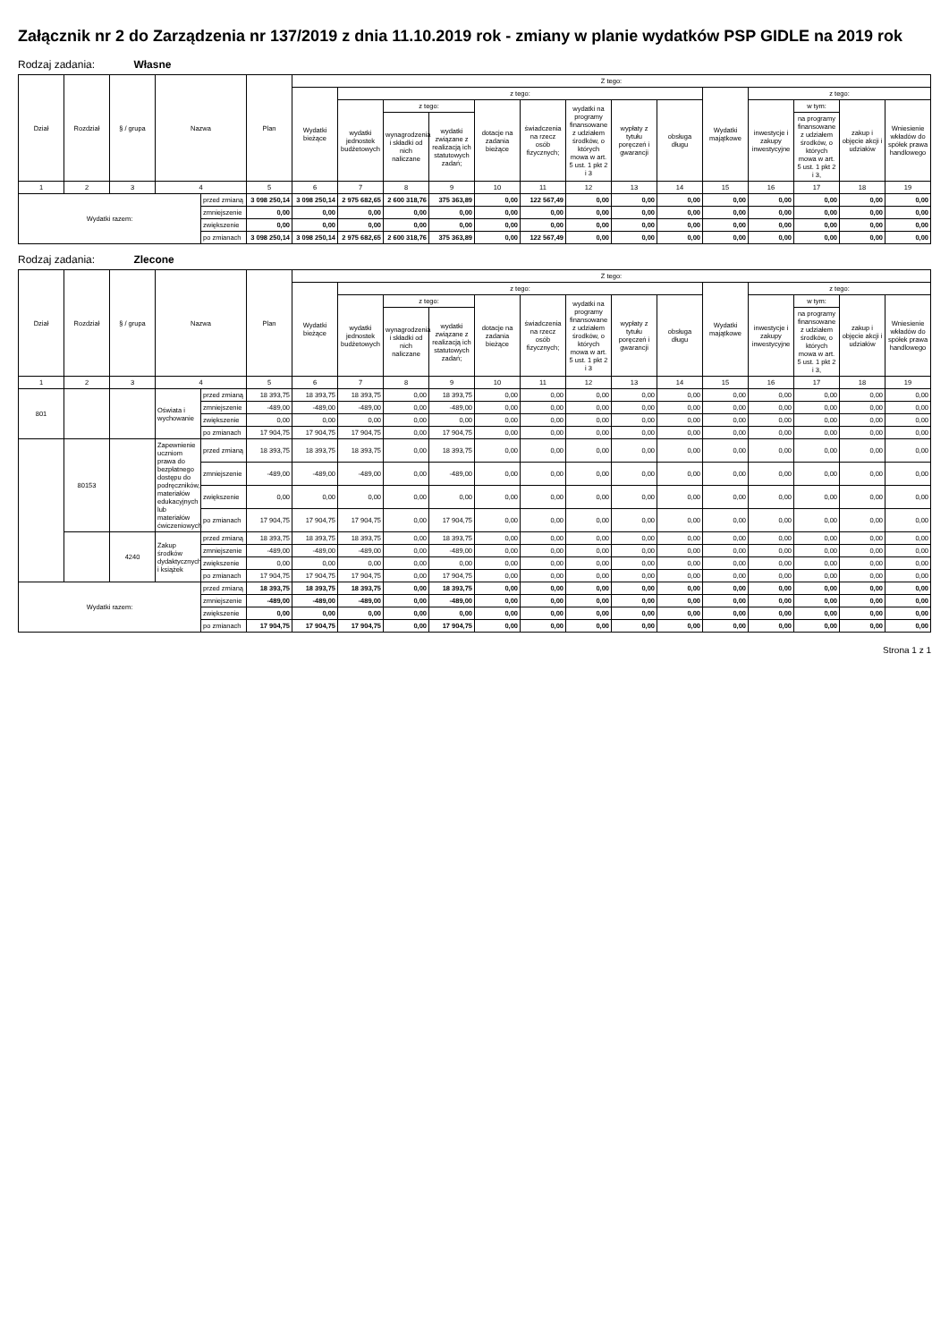Załącznik nr 2 do Zarządzenia nr 137/2019 z dnia 11.10.2019 rok - zmiany w planie wydatków PSP GIDLE na 2019 rok
Rodzaj zadania: Własne
| Dział | Rozdział | § / grupa | Nazwa | | Plan | Z tego: | | | | | | | | | | | | | |
| --- | --- | --- | --- | --- | --- | --- | --- | --- | --- | --- | --- | --- | --- | --- | --- | --- | --- | --- | --- |
| | | | | | | Wydatki bieżące | z tego: | | | | | | | | Wydatki majątkowe | z tego: | | | |
| | | | | | | | wydatki jednostek budżetowych | z tego: | | dotacje na zadania bieżące | świadczenia na rzecz osób fizycznych; | wydatki na programy finansowane z udziałem środków, o których mowa w art. 5 ust. 1 pkt 2 i 3 | wypłaty z tytułu poręczeń i gwarancji | obsługa długu | | inwestycje i zakupy inwestycyjne | w tym: | zakup i objęcie akcji i udziałów | Wniesienie wkładów do spółek prawa handlowego |
| | | | | | | | | wynagrodzenia i składki od nich naliczane | wydatki związane z realizacją ich statutowych zadań; | | | | | | | | na programy finansowane z udziałem środków, o których mowa w art. 5 ust. 1 pkt 2 i 3, | | |
| 1 | 2 | 3 | 4 | | 5 | 6 | 7 | 8 | 9 | 10 | 11 | 12 | 13 | 14 | 15 | 16 | 17 | 18 | 19 |
| Wydatki razem: | | | | przed zmianą | 3 098 250,14 | 3 098 250,14 | 2 975 682,65 | 2 600 318,76 | 375 363,89 | 0,00 | 122 567,49 | 0,00 | 0,00 | 0,00 | 0,00 | 0,00 | 0,00 | 0,00 | 0,00 |
| | | | | zmniejszenie | 0,00 | 0,00 | 0,00 | 0,00 | 0,00 | 0,00 | 0,00 | 0,00 | 0,00 | 0,00 | 0,00 | 0,00 | 0,00 | 0,00 | 0,00 |
| | | | | zwiększenie | 0,00 | 0,00 | 0,00 | 0,00 | 0,00 | 0,00 | 0,00 | 0,00 | 0,00 | 0,00 | 0,00 | 0,00 | 0,00 | 0,00 | 0,00 |
| | | | | po zmianach | 3 098 250,14 | 3 098 250,14 | 2 975 682,65 | 2 600 318,76 | 375 363,89 | 0,00 | 122 567,49 | 0,00 | 0,00 | 0,00 | 0,00 | 0,00 | 0,00 | 0,00 | 0,00 |
Rodzaj zadania: Zlecone
| Dział | Rozdział | § / grupa | Nazwa | | Plan | Z tego: | | | | | | | | | | | | | |
| --- | --- | --- | --- | --- | --- | --- | --- | --- | --- | --- | --- | --- | --- | --- | --- | --- | --- | --- | --- |
| | | | | | | Wydatki bieżące | z tego: | | | | | | | | Wydatki majątkowe | z tego: | | | |
| | | | | | | | wydatki jednostek budżetowych | z tego: | | dotacje na zadania bieżące | świadczenia na rzecz osób fizycznych; | wydatki na programy finansowane z udziałem środków, o których mowa w art. 5 ust. 1 pkt 2 i 3 | wypłaty z tytułu poręczeń i gwarancji | obsługa długu | | inwestycje i zakupy inwestycyjne | w tym: | zakup i objęcie akcji i udziałów | Wniesienie wkładów do spółek prawa handlowego |
| | | | | | | | | wynagrodzenia i składki od nich naliczane | wydatki związane z realizacją ich statutowych zadań; | | | | | | | | na programy finansowane z udziałem środków, o których mowa w art. 5 ust. 1 pkt 2 i 3, | | |
| 1 | 2 | 3 | 4 | | 5 | 6 | 7 | 8 | 9 | 10 | 11 | 12 | 13 | 14 | 15 | 16 | 17 | 18 | 19 |
| 801 | | | Oświata i wychowanie | przed zmianą | 18 393,75 | 18 393,75 | 18 393,75 | 0,00 | 18 393,75 | 0,00 | 0,00 | 0,00 | 0,00 | 0,00 | 0,00 | 0,00 | 0,00 | 0,00 | 0,00 |
| | | | | zmniejszenie | -489,00 | -489,00 | -489,00 | 0,00 | -489,00 | 0,00 | 0,00 | 0,00 | 0,00 | 0,00 | 0,00 | 0,00 | 0,00 | 0,00 | 0,00 |
| | | | | zwiększenie | 0,00 | 0,00 | 0,00 | 0,00 | 0,00 | 0,00 | 0,00 | 0,00 | 0,00 | 0,00 | 0,00 | 0,00 | 0,00 | 0,00 | 0,00 |
| | | | | po zmianach | 17 904,75 | 17 904,75 | 17 904,75 | 0,00 | 17 904,75 | 0,00 | 0,00 | 0,00 | 0,00 | 0,00 | 0,00 | 0,00 | 0,00 | 0,00 | 0,00 |
| | 80153 | | Zapewnienie uczniom prawa do bezpłatnego dostępu do podręczników, materiałów edukacyjnych lub materiałów ćwiczeniowych | przed zmianą | 18 393,75 | 18 393,75 | 18 393,75 | 0,00 | 18 393,75 | 0,00 | 0,00 | 0,00 | 0,00 | 0,00 | 0,00 | 0,00 | 0,00 | 0,00 | 0,00 |
| | | | | zmniejszenie | -489,00 | -489,00 | -489,00 | 0,00 | -489,00 | 0,00 | 0,00 | 0,00 | 0,00 | 0,00 | 0,00 | 0,00 | 0,00 | 0,00 | 0,00 |
| | | | | zwiększenie | 0,00 | 0,00 | 0,00 | 0,00 | 0,00 | 0,00 | 0,00 | 0,00 | 0,00 | 0,00 | 0,00 | 0,00 | 0,00 | 0,00 | 0,00 |
| | | | | po zmianach | 17 904,75 | 17 904,75 | 17 904,75 | 0,00 | 17 904,75 | 0,00 | 0,00 | 0,00 | 0,00 | 0,00 | 0,00 | 0,00 | 0,00 | 0,00 | 0,00 |
| | | 4240 | Zakup środków dydaktycznych i książek | przed zmianą | 18 393,75 | 18 393,75 | 18 393,75 | 0,00 | 18 393,75 | 0,00 | 0,00 | 0,00 | 0,00 | 0,00 | 0,00 | 0,00 | 0,00 | 0,00 | 0,00 |
| | | | | zmniejszenie | -489,00 | -489,00 | -489,00 | 0,00 | -489,00 | 0,00 | 0,00 | 0,00 | 0,00 | 0,00 | 0,00 | 0,00 | 0,00 | 0,00 | 0,00 |
| | | | | zwiększenie | 0,00 | 0,00 | 0,00 | 0,00 | 0,00 | 0,00 | 0,00 | 0,00 | 0,00 | 0,00 | 0,00 | 0,00 | 0,00 | 0,00 | 0,00 |
| | | | | po zmianach | 17 904,75 | 17 904,75 | 17 904,75 | 0,00 | 17 904,75 | 0,00 | 0,00 | 0,00 | 0,00 | 0,00 | 0,00 | 0,00 | 0,00 | 0,00 | 0,00 |
| Wydatki razem: | | | | przed zmianą | 18 393,75 | 18 393,75 | 18 393,75 | 0,00 | 18 393,75 | 0,00 | 0,00 | 0,00 | 0,00 | 0,00 | 0,00 | 0,00 | 0,00 | 0,00 | 0,00 |
| | | | | zmniejszenie | -489,00 | -489,00 | -489,00 | 0,00 | -489,00 | 0,00 | 0,00 | 0,00 | 0,00 | 0,00 | 0,00 | 0,00 | 0,00 | 0,00 | 0,00 |
| | | | | zwiększenie | 0,00 | 0,00 | 0,00 | 0,00 | 0,00 | 0,00 | 0,00 | 0,00 | 0,00 | 0,00 | 0,00 | 0,00 | 0,00 | 0,00 | 0,00 |
| | | | | po zmianach | 17 904,75 | 17 904,75 | 17 904,75 | 0,00 | 17 904,75 | 0,00 | 0,00 | 0,00 | 0,00 | 0,00 | 0,00 | 0,00 | 0,00 | 0,00 | 0,00 |
Strona 1 z 1